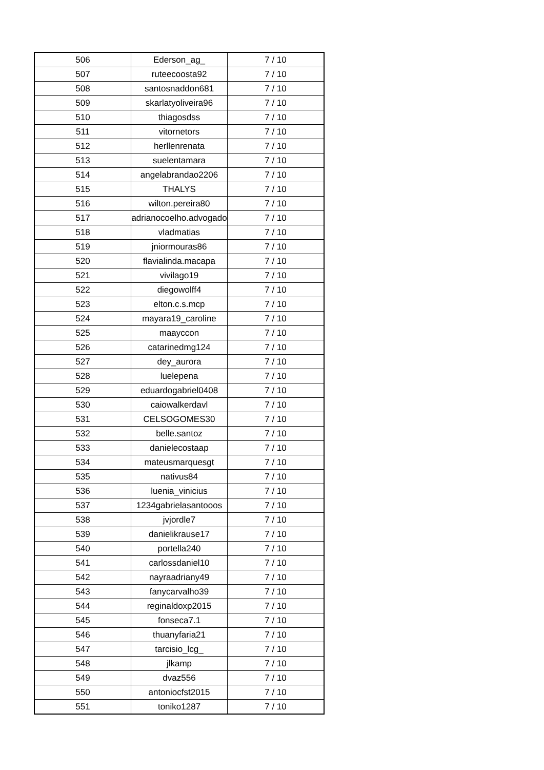| 506 | Ederson_ag_ | 7 / 10 |
| 507 | ruteecoosta92 | 7 / 10 |
| 508 | santosnaddon681 | 7 / 10 |
| 509 | skarlatyoliveira96 | 7 / 10 |
| 510 | thiagosdss | 7 / 10 |
| 511 | vitornetors | 7 / 10 |
| 512 | herllenrenata | 7 / 10 |
| 513 | suelentamara | 7 / 10 |
| 514 | angelabrandao2206 | 7 / 10 |
| 515 | THALYS | 7 / 10 |
| 516 | wilton.pereira80 | 7 / 10 |
| 517 | adrianocoelho.advogado | 7 / 10 |
| 518 | vladmatias | 7 / 10 |
| 519 | jniormouras86 | 7 / 10 |
| 520 | flavialinda.macapa | 7 / 10 |
| 521 | vivilago19 | 7 / 10 |
| 522 | diegowolff4 | 7 / 10 |
| 523 | elton.c.s.mcp | 7 / 10 |
| 524 | mayara19_caroline | 7 / 10 |
| 525 | maayccon | 7 / 10 |
| 526 | catarinedmg124 | 7 / 10 |
| 527 | dey_aurora | 7 / 10 |
| 528 | luelepena | 7 / 10 |
| 529 | eduardogabriel0408 | 7 / 10 |
| 530 | caiowalkerdavl | 7 / 10 |
| 531 | CELSOGOMES30 | 7 / 10 |
| 532 | belle.santoz | 7 / 10 |
| 533 | danielecostaap | 7 / 10 |
| 534 | mateusmarquesgt | 7 / 10 |
| 535 | nativus84 | 7 / 10 |
| 536 | luenia_vinicius | 7 / 10 |
| 537 | 1234gabrielasantooos | 7 / 10 |
| 538 | jvjordle7 | 7 / 10 |
| 539 | danielikrause17 | 7 / 10 |
| 540 | portella240 | 7 / 10 |
| 541 | carlossdaniel10 | 7 / 10 |
| 542 | nayraadriany49 | 7 / 10 |
| 543 | fanycarvalho39 | 7 / 10 |
| 544 | reginaldoxp2015 | 7 / 10 |
| 545 | fonseca7.1 | 7 / 10 |
| 546 | thuanyfaria21 | 7 / 10 |
| 547 | tarcisio_lcg_ | 7 / 10 |
| 548 | jlkamp | 7 / 10 |
| 549 | dvaz556 | 7 / 10 |
| 550 | antoniocfst2015 | 7 / 10 |
| 551 | toniko1287 | 7 / 10 |